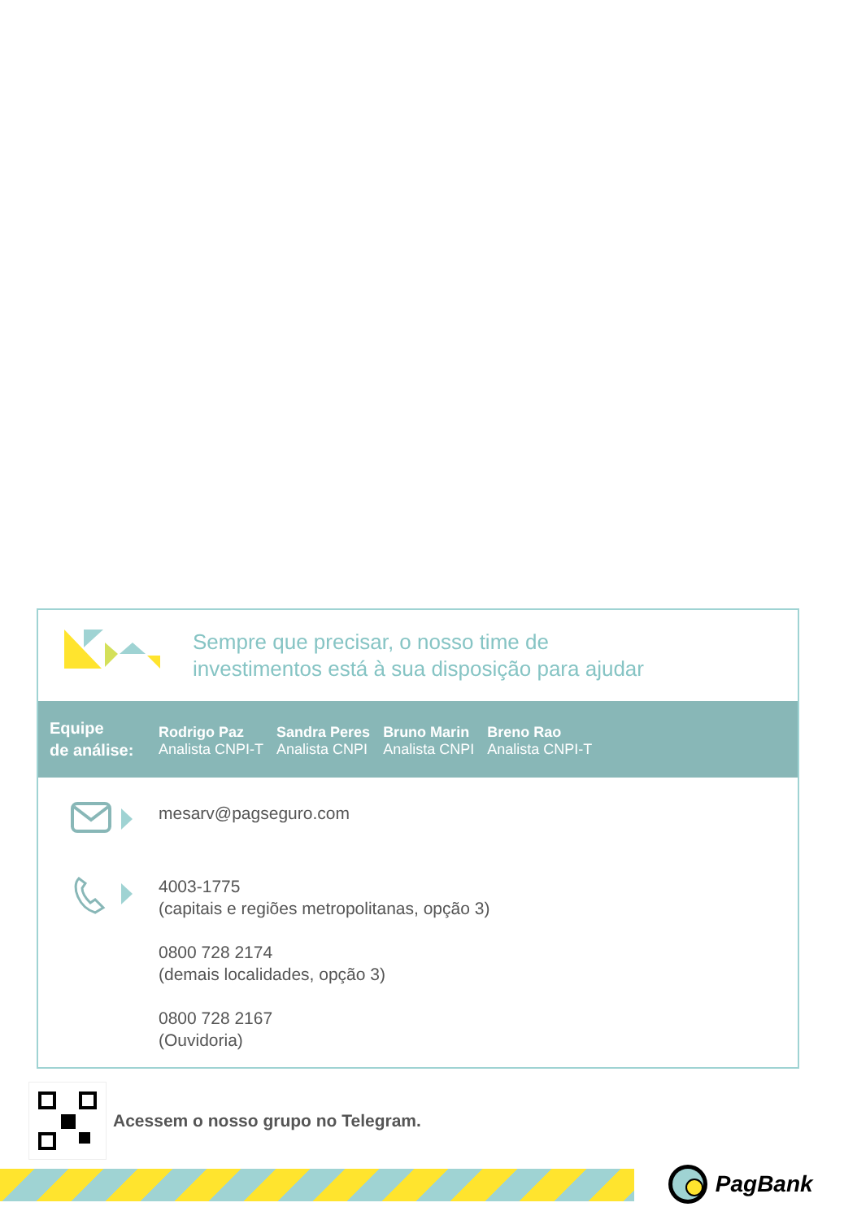Sempre que precisar, o nosso time de
investimentos está à sua disposição para ajudar
Equipe
de análise:
Rodrigo Paz
Analista CNPI-T
Sandra Peres
Analista CNPI
Bruno Marin
Analista CNPI
Breno Rao
Analista CNPI-T
mesarv@pagseguro.com
4003-1775
(capitais e regiões metropolitanas, opção 3)
0800 728 2174
(demais localidades, opção 3)
0800 728 2167
(Ouvidoria)
Acessem o nosso grupo no Telegram.
PagBank